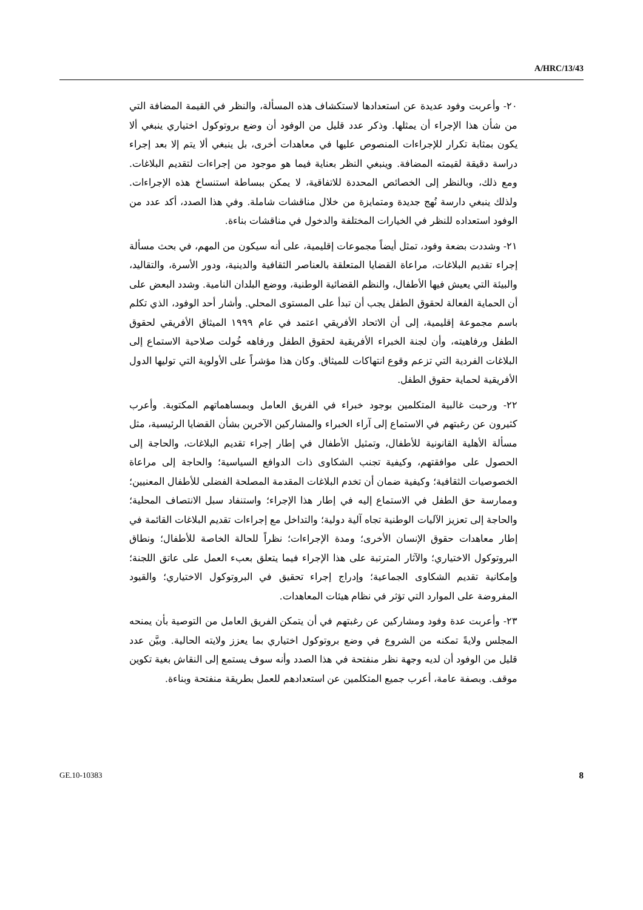A/HRC/13/43
٢٠- وأعربت وفود عديدة عن استعدادها لاستكشاف هذه المسألة، والنظر في القيمة المضافة التي من شأن هذا الإجراء أن يمثلها. وذكر عدد قليل من الوفود أن وضع بروتوكول اختياري ينبغي ألا يكون بمثابة تكرار للإجراءات المنصوص عليها في معاهدات أخرى، بل ينبغي ألا يتم إلا بعد إجراء دراسة دقيقة لقيمته المضافة. وينبغي النظر بعناية فيما هو موجود من إجراءات لتقديم البلاغات. ومع ذلك، وبالنظر إلى الخصائص المحددة للاتفاقية، لا يمكن ببساطة استنساخ هذه الإجراءات. ولذلك ينبغي دارسة نُهج جديدة ومتمايزة من خلال مناقشات شاملة. وفي هذا الصدد، أكد عدد من الوفود استعداده للنظر في الخيارات المختلفة والدخول في مناقشات بناءة.
٢١- وشددت بضعة وفود، تمثل أيضاً مجموعات إقليمية، على أنه سيكون من المهم، في بحث مسألة إجراء تقديم البلاغات، مراعاة القضايا المتعلقة بالعناصر الثقافية والدينية، ودور الأسرة، والتقاليد، والبيئة التي يعيش فيها الأطفال، والنظم القضائية الوطنية، ووضع البلدان النامية. وشدد البعض على أن الحماية الفعالة لحقوق الطفل يجب أن تبدأ على المستوى المحلي. وأشار أحد الوفود، الذي تكلم باسم مجموعة إقليمية، إلى أن الاتحاد الأفريقي اعتمد في عام ١٩٩٩ الميثاق الأفريقي لحقوق الطفل ورفاهيته، وأن لجنة الخبراء الأفريقية لحقوق الطفل ورفاهه خُولت صلاحية الاستماع إلى البلاغات الفردية التي تزعم وقوع انتهاكات للميثاق. وكان هذا مؤشراً على الأولوية التي توليها الدول الأفريقية لحماية حقوق الطفل.
٢٢- ورحبت غالبية المتكلمين بوجود خبراء في الفريق العامل وبمساهماتهم المكتوبة. وأعرب كثيرون عن رغبتهم في الاستماع إلى آراء الخبراء والمشاركين الآخرين بشأن القضايا الرئيسية، مثل مسألة الأهلية القانونية للأطفال، وتمثيل الأطفال في إطار إجراء تقديم البلاغات، والحاجة إلى الحصول على موافقتهم، وكيفية تجنب الشكاوى ذات الدوافع السياسية؛ والحاجة إلى مراعاة الخصوصيات الثقافية؛ وكيفية ضمان أن تخدم البلاغات المقدمة المصلحة الفضلى للأطفال المعنيين؛ وممارسة حق الطفل في الاستماع إليه في إطار هذا الإجراء؛ واستنفاد سبل الانتصاف المحلية؛ والحاجة إلى تعزيز الآليات الوطنية تجاه آلية دولية؛ والتداخل مع إجراءات تقديم البلاغات القائمة في إطار معاهدات حقوق الإنسان الأخرى؛ ومدة الإجراءات؛ نظراً للحالة الخاصة للأطفال؛ ونطاق البروتوكول الاختياري؛ والآثار المترتبة على هذا الإجراء فيما يتعلق بعبء العمل على عاتق اللجنة؛ وإمكانية تقديم الشكاوى الجماعية؛ وإدراج إجراء تحقيق في البروتوكول الاختياري؛ والقيود المفروضة على الموارد التي تؤثر في نظام هيئات المعاهدات.
٢٣- وأعربت عدة وفود ومشاركين عن رغبتهم في أن يتمكن الفريق العامل من التوصية بأن يمنحه المجلس ولايةً تمكنه من الشروع في وضع بروتوكول اختياري بما يعزز ولايته الحالية. وبيَّن عدد قليل من الوفود أن لديه وجهة نظر منفتحة في هذا الصدد وأنه سوف يستمع إلى النقاش بغية تكوين موقف. وبصفة عامة، أعرب جميع المتكلمين عن استعدادهم للعمل بطريقة منفتحة وبناءة.
GE.10-10383 8